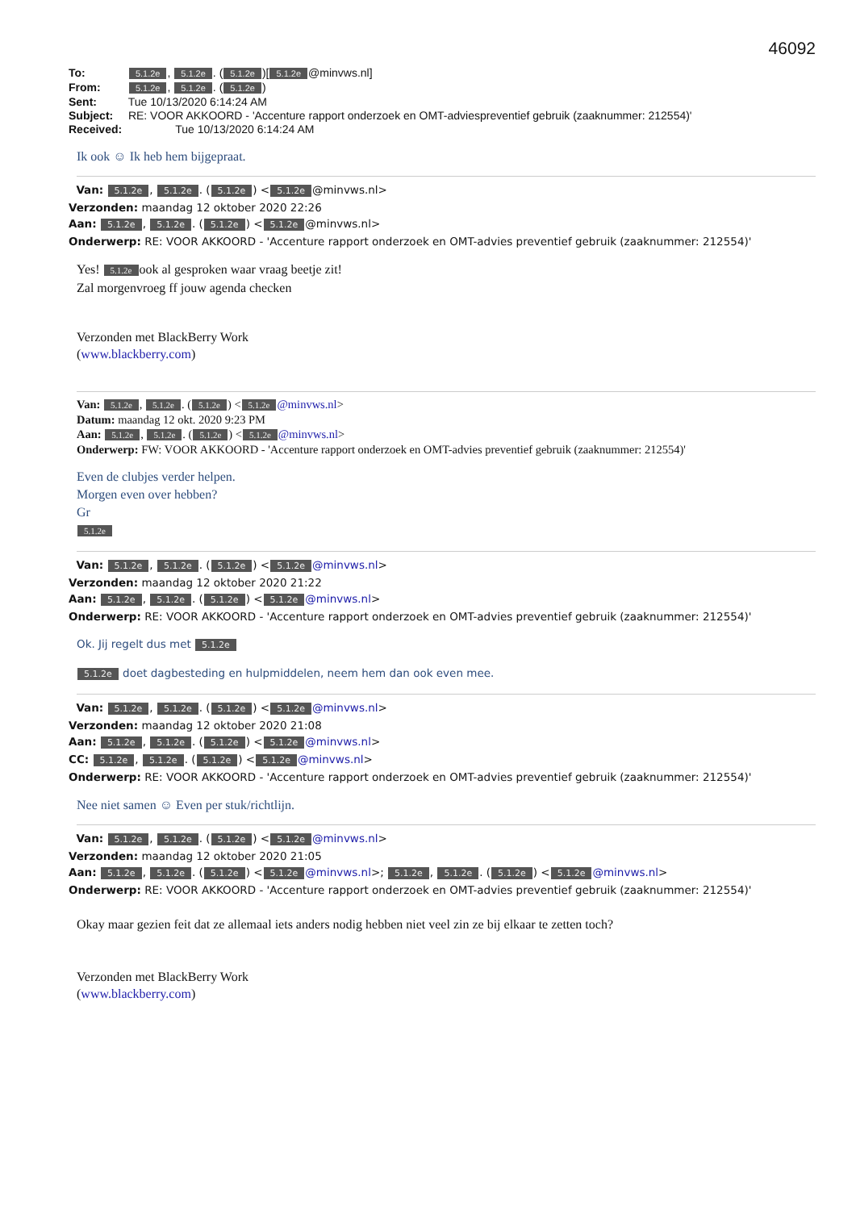46092
To: 5.1.2e, 5.1.2e. (5.1.2e)[5.1.2e @minvws.nl]
From: 5.1.2e, 5.1.2e. (5.1.2e)
Sent: Tue 10/13/2020 6:14:24 AM
Subject: RE: VOOR AKKOORD - 'Accenture rapport onderzoek en OMT-adviespreventief gebruik (zaaknummer: 212554)'
Received: Tue 10/13/2020 6:14:24 AM
Ik ook ☺ Ik heb hem bijgepraat.
Van: 5.1.2e, 5.1.2e. (5.1.2e) < 5.1.2e @minvws.nl>
Verzonden: maandag 12 oktober 2020 22:26
Aan: 5.1.2e, 5.1.2e. (5.1.2e) < 5.1.2e @minvws.nl>
Onderwerp: RE: VOOR AKKOORD - 'Accenture rapport onderzoek en OMT-advies preventief gebruik (zaaknummer: 212554)'
Yes! 5.1.2e ook al gesproken waar vraag beetje zit!
Zal morgenvroeg ff jouw agenda checken
Verzonden met BlackBerry Work
(www.blackberry.com)
Van: 5.1.2e, 5.1.2e. (5.1.2e) < 5.1.2e @minvws.nl>
Datum: maandag 12 okt. 2020 9:23 PM
Aan: 5.1.2e, 5.1.2e. (5.1.2e) < 5.1.2e @minvws.nl>
Onderwerp: FW: VOOR AKKOORD - 'Accenture rapport onderzoek en OMT-advies preventief gebruik (zaaknummer: 212554)'
Even de clubjes verder helpen.
Morgen even over hebben?
Gr
5.1.2e
Van: 5.1.2e, 5.1.2e. (5.1.2e) < 5.1.2e @minvws.nl>
Verzonden: maandag 12 oktober 2020 21:22
Aan: 5.1.2e, 5.1.2e. (5.1.2e) < 5.1.2e @minvws.nl>
Onderwerp: RE: VOOR AKKOORD - 'Accenture rapport onderzoek en OMT-advies preventief gebruik (zaaknummer: 212554)'
Ok. Jij regelt dus met 5.1.2e
5.1.2e doet dagbesteding en hulpmiddelen, neem hem dan ook even mee.
Van: 5.1.2e, 5.1.2e. (5.1.2e) < 5.1.2e @minvws.nl>
Verzonden: maandag 12 oktober 2020 21:08
Aan: 5.1.2e, 5.1.2e. (5.1.2e) < 5.1.2e @minvws.nl>
CC: 5.1.2e, 5.1.2e. (5.1.2e) < 5.1.2e @minvws.nl>
Onderwerp: RE: VOOR AKKOORD - 'Accenture rapport onderzoek en OMT-advies preventief gebruik (zaaknummer: 212554)'
Nee niet samen ☺ Even per stuk/richtlijn.
Van: 5.1.2e, 5.1.2e. (5.1.2e) < 5.1.2e @minvws.nl>
Verzonden: maandag 12 oktober 2020 21:05
Aan: 5.1.2e, 5.1.2e. (5.1.2e) < 5.1.2e @minvws.nl>; 5.1.2e, 5.1.2e. (5.1.2e) < 5.1.2e @minvws.nl>
Onderwerp: RE: VOOR AKKOORD - 'Accenture rapport onderzoek en OMT-advies preventief gebruik (zaaknummer: 212554)'
Okay maar gezien feit dat ze allemaal iets anders nodig hebben niet veel zin ze bij elkaar te zetten toch?
Verzonden met BlackBerry Work
(www.blackberry.com)